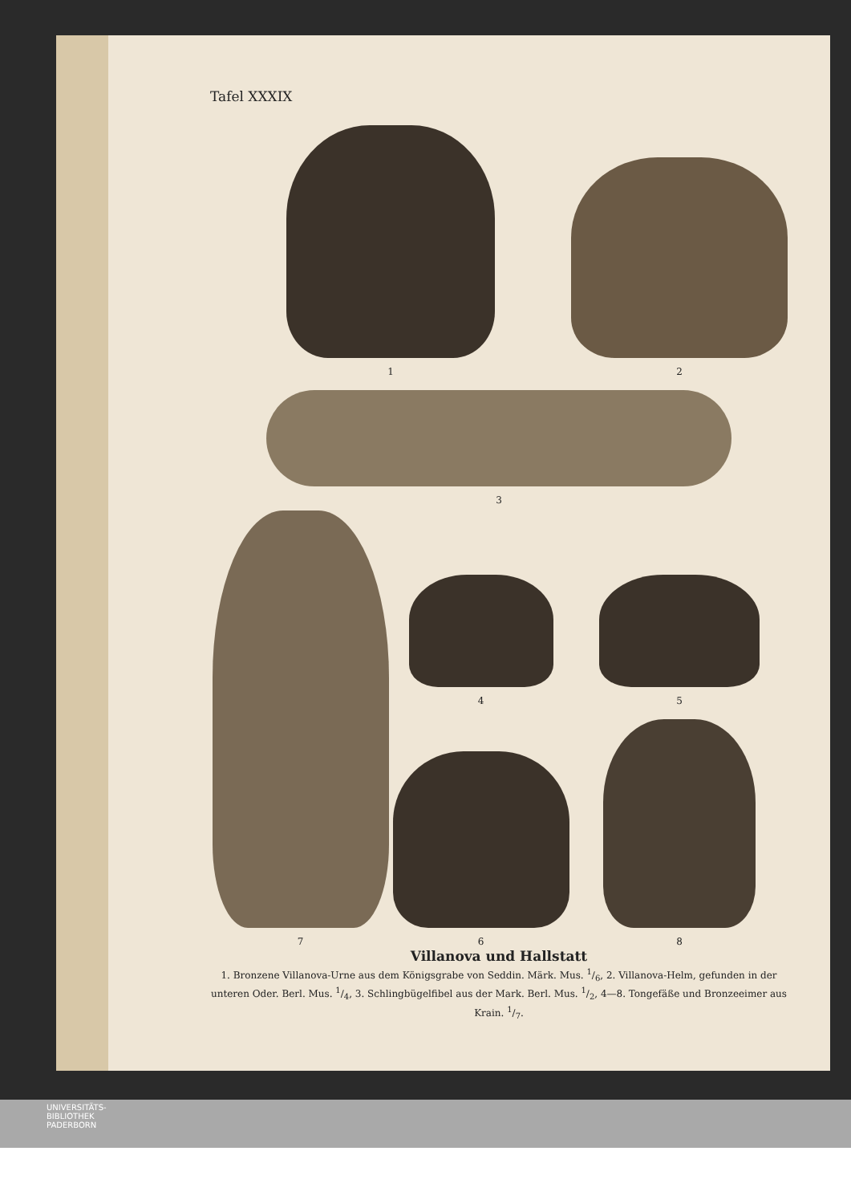Tafel XXXIX
1
2
3
4
7
5
6
8
Villanova und Hallstatt
1. Bronzene Villanova-Urne aus dem Königsgrabe von Seddin. Märk. Mus. 1/6, 2. Villanova-Helm, gefunden in der unteren Oder. Berl. Mus. 1/4, 3. Schlingbügelfibel aus der Mark. Berl. Mus. 1/2, 4—8. Tongefäße und Bronzeeimer aus Krain. 1/7.
UNIVERSITÄTS-
BIBLIOTHEK
PADERBORN